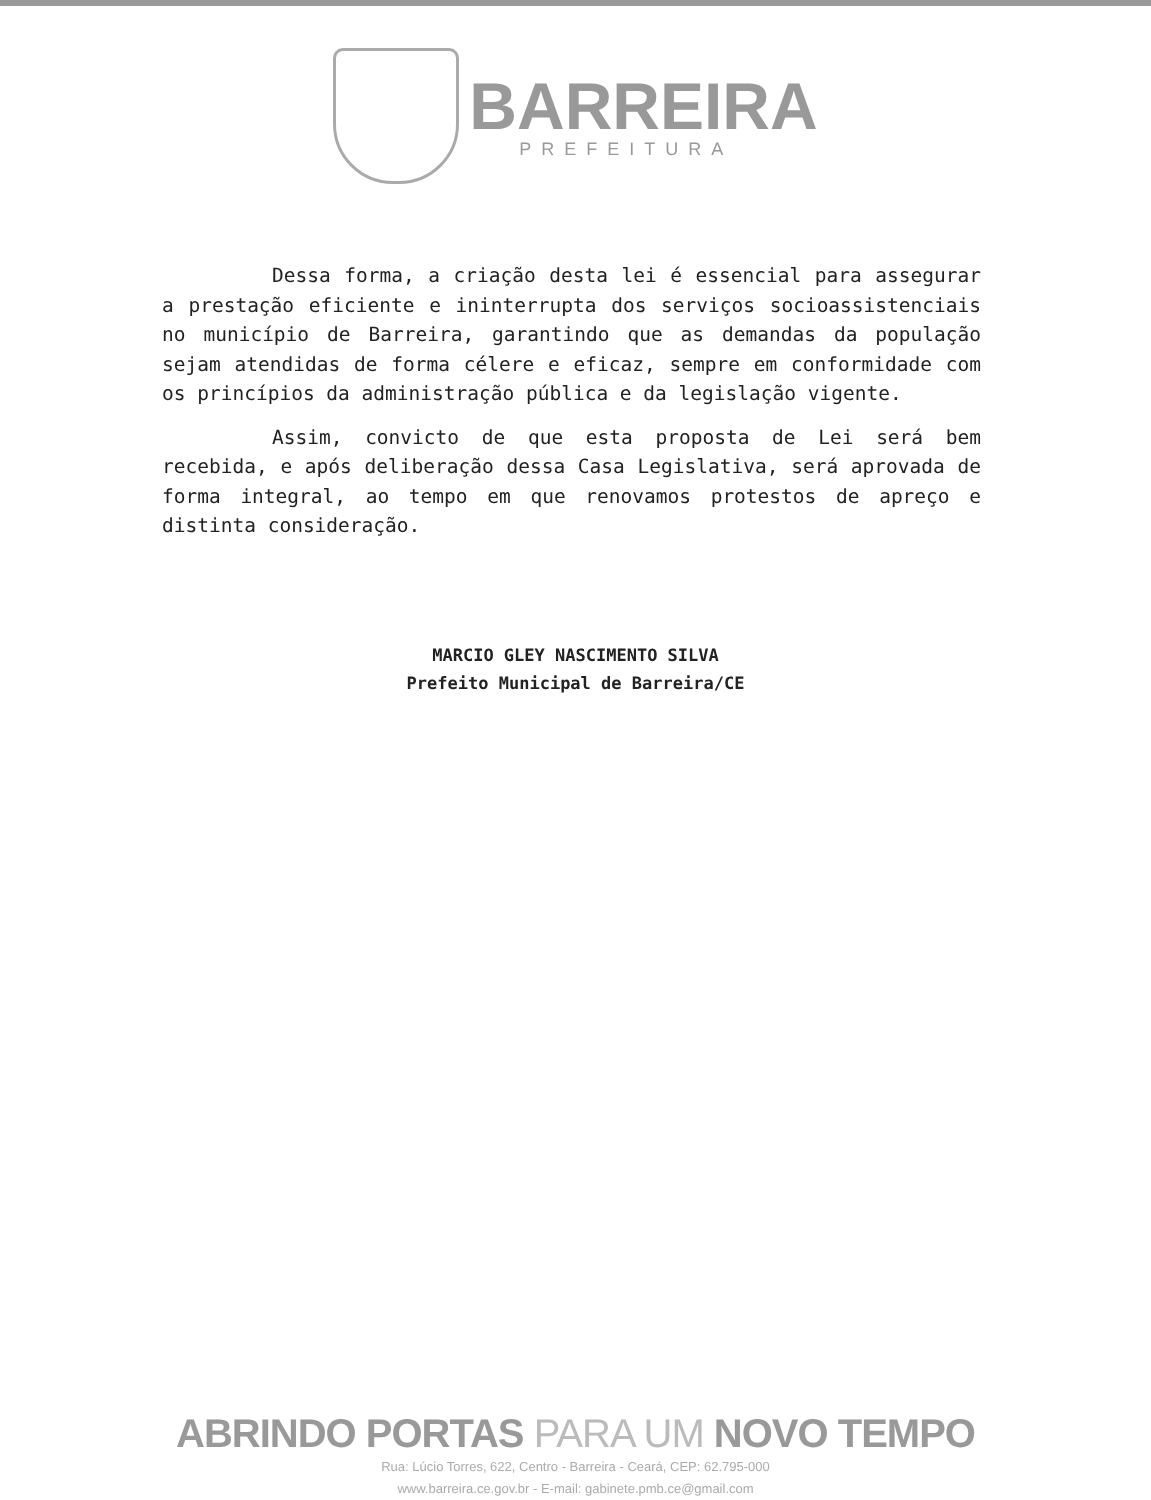BARREIRA
PREFEITURA
Dessa forma, a criação desta lei é essencial para assegurar a prestação eficiente e ininterrupta dos serviços socioassistenciais no município de Barreira, garantindo que as demandas da população sejam atendidas de forma célere e eficaz, sempre em conformidade com os princípios da administração pública e da legislação vigente.
Assim, convicto de que esta proposta de Lei será bem recebida, e após deliberação dessa Casa Legislativa, será aprovada de forma integral, ao tempo em que renovamos protestos de apreço e distinta consideração.
MARCIO GLEY NASCIMENTO SILVA
Prefeito Municipal de Barreira/CE
ABRINDO PORTAS PARA UM NOVO TEMPO
Rua: Lúcio Torres, 622, Centro - Barreira - Ceará, CEP: 62.795-000
www.barreira.ce.gov.br - E-mail: gabinete.pmb.ce@gmail.com